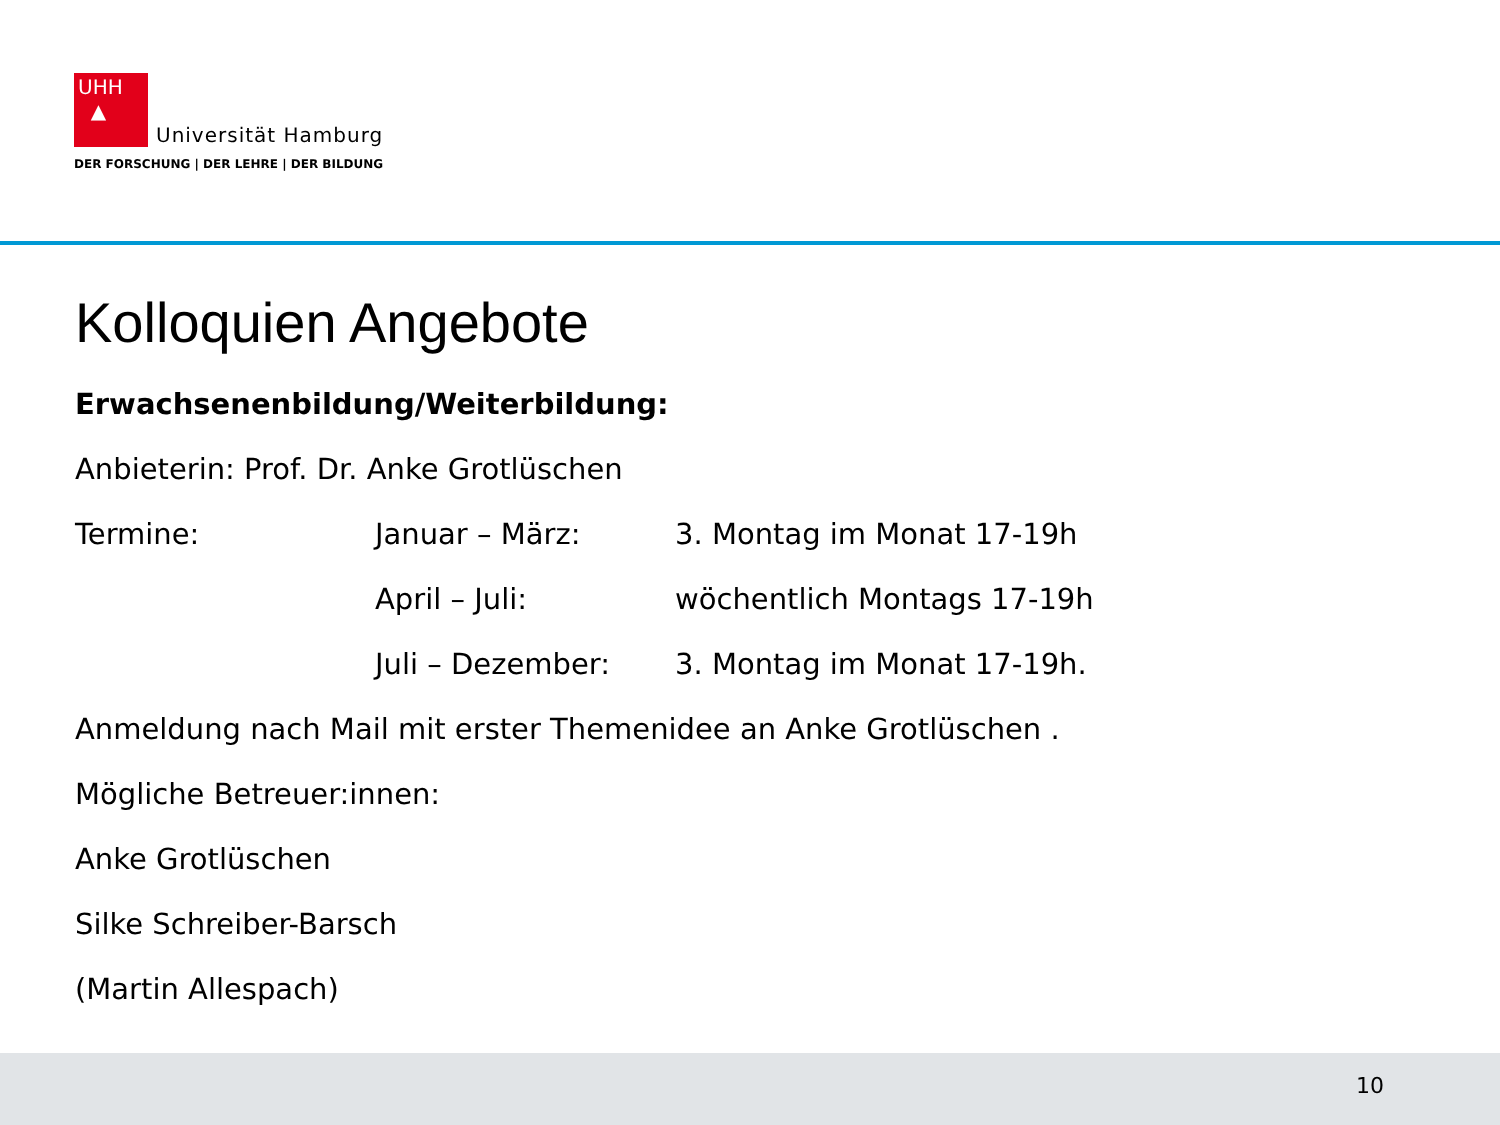UHH
▲ Universität Hamburg
DER FORSCHUNG | DER LEHRE | DER BILDUNG
Kolloquien Angebote
Erwachsenenbildung/Weiterbildung:
Anbieterin: Prof. Dr. Anke Grotlüschen
| Termine: | Januar – März: | 3. Montag im Monat 17-19h |
| | April – Juli: | wöchentlich Montags 17-19h |
| | Juli – Dezember: | 3. Montag im Monat 17-19h. |
Anmeldung nach Mail mit erster Themenidee an Anke Grotlüschen .
Mögliche Betreuer:innen:
Anke Grotlüschen
Silke Schreiber-Barsch
(Martin Allespach)
10